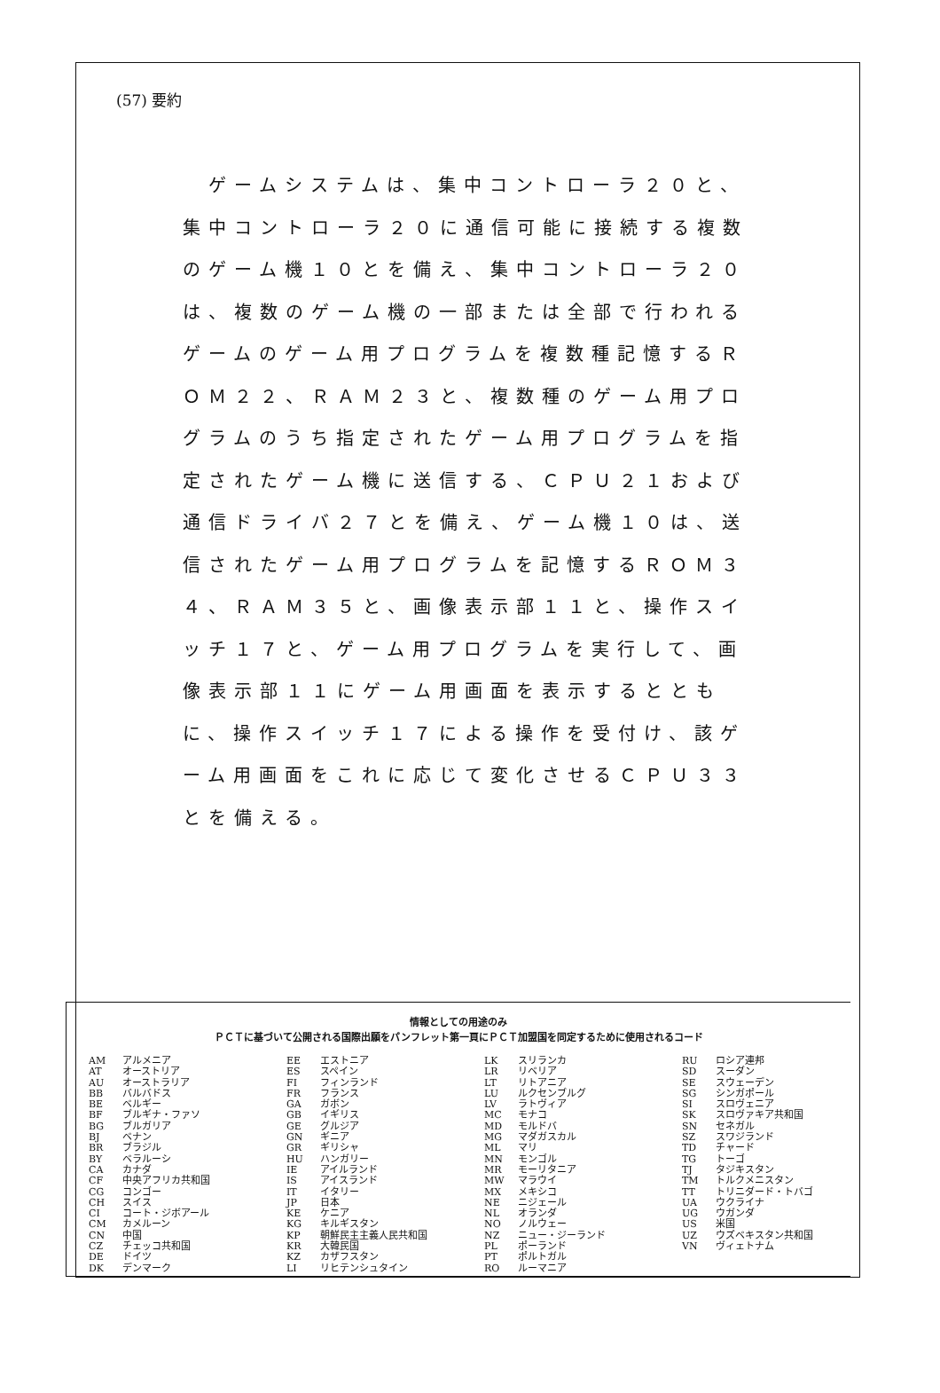(57) 要約
　ゲームシステムは、集中コントローラ２０と、集中コントローラ２０に通信可能に接続する複数のゲーム機１０とを備え、集中コントローラ２０は、複数のゲーム機の一部または全部で行われるゲームのゲーム用プログラムを複数種記憶するＲＯＭ２２、ＲＡＭ２３と、複数種のゲーム用プログラムのうち指定されたゲーム用プログラムを指定されたゲーム機に送信する、ＣＰＵ２１および通信ドライバ２７とを備え、ゲーム機１０は、送信されたゲーム用プログラムを記憶するＲＯＭ３４、ＲＡＭ３５と、画像表示部１１と、操作スイッチ１７と、ゲーム用プログラムを実行して、画像表示部１１にゲーム用画面を表示するとともに、操作スイッチ１７による操作を受付け、該ゲーム用画面をこれに応じて変化させるＣＰＵ３３とを備える。
情報としての用途のみ
ＰＣＴに基づいて公開される国際出願をパンフレット第一頁にＰＣＴ加盟国を同定するために使用されるコード
| AM AT AU BB BE BF BG BJ BR BY CA CF CG CH CI CM CN CZ DE DK | アルメニア オーストリア オーストラリア バルバドス ベルギー ブルギナ・ファソ ブルガリア ベナン ブラジル ベラルーシ カナダ 中央アフリカ共和国 コンゴー スイス コート・ジボアール カメルーン 中国 チェッコ共和国 ドイツ デンマーク | EE ES FI FR GA GB GE GN GR HU IE IS IT JP KE KG KP KR KZ LI | エストニア スペイン フィンランド フランス ガボン イギリス グルジア ギニア ギリシャ ハンガリー アイルランド アイスランド イタリー 日本 ケニア キルギスタン 朝鮮民主主義人民共和国 大韓民国 カザフスタン リヒテンシュタイン | LK LR LT LU LV MC MD MG ML MN MR MW MX NE NL NO NZ PL PT RO | スリランカ リベリア リトアニア ルクセンブルグ ラトヴィア モナコ モルドバ マダガスカル マリ モンゴル モーリタニア マラウイ メキシコ ニジェール オランダ ノルウェー ニュー・ジーランド ポーランド ポルトガル ルーマニア | RU SD SE SG SI SK SN SZ TD TG TJ TM TT UA UG US UZ VN | ロシア連邦 スーダン スウェーデン シンガポール スロヴェニア スロヴァキア共和国 セネガル スワジランド チャード トーゴ タジキスタン トルクメニスタン トリニダード・トバゴ ウクライナ ウガンダ 米国 ウズベキスタン共和国 ヴィェトナム |